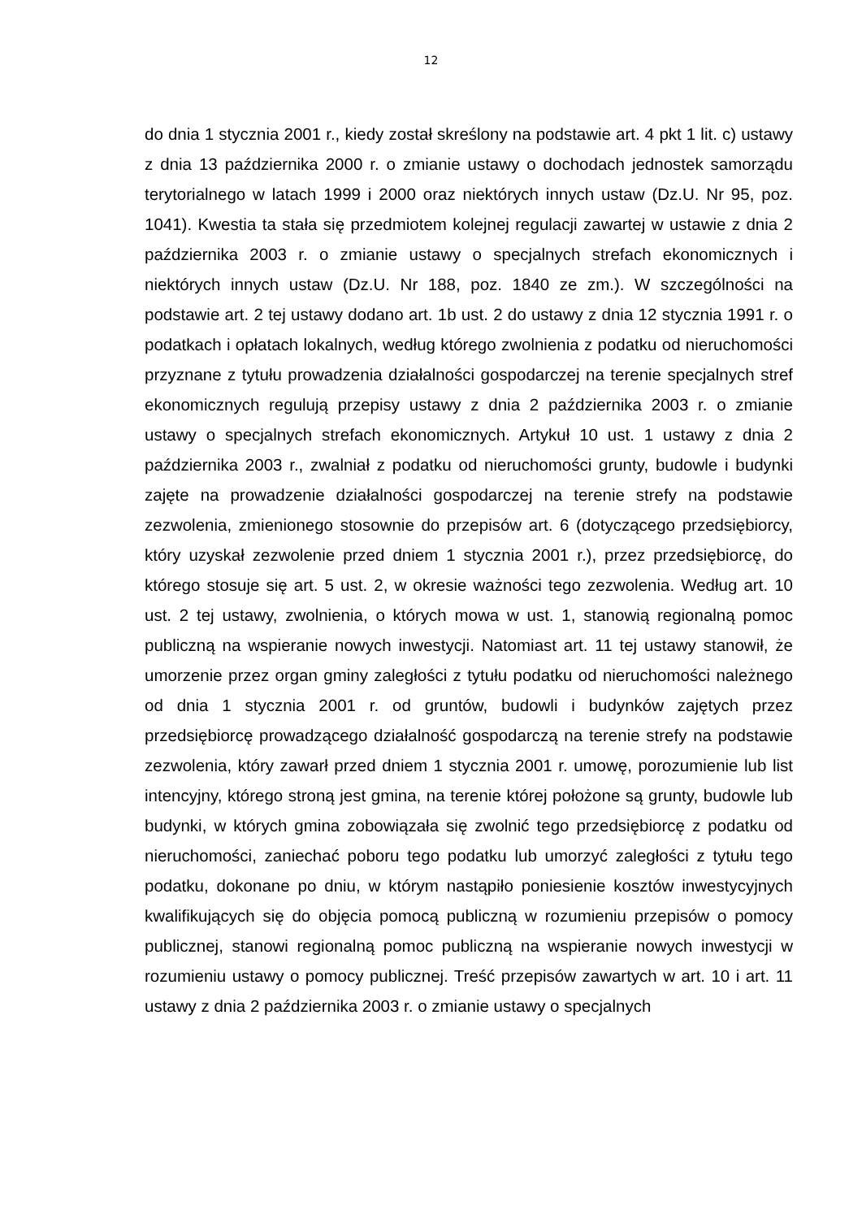12
do dnia 1 stycznia 2001 r., kiedy został skreślony na podstawie art. 4 pkt 1 lit. c) ustawy z dnia 13 października 2000 r. o zmianie ustawy o dochodach jednostek samorządu terytorialnego w latach 1999 i 2000 oraz niektórych innych ustaw (Dz.U. Nr 95, poz. 1041). Kwestia ta stała się przedmiotem kolejnej regulacji zawartej w ustawie z dnia 2 października 2003 r. o zmianie ustawy o specjalnych strefach ekonomicznych i niektórych innych ustaw (Dz.U. Nr 188, poz. 1840 ze zm.). W szczególności na podstawie art. 2 tej ustawy dodano art. 1b ust. 2 do ustawy z dnia 12 stycznia 1991 r. o podatkach i opłatach lokalnych, według którego zwolnienia z podatku od nieruchomości przyznane z tytułu prowadzenia działalności gospodarczej na terenie specjalnych stref ekonomicznych regulują przepisy ustawy z dnia 2 października 2003 r. o zmianie ustawy o specjalnych strefach ekonomicznych. Artykuł 10 ust. 1 ustawy z dnia 2 października 2003 r., zwalniał z podatku od nieruchomości grunty, budowle i budynki zajęte na prowadzenie działalności gospodarczej na terenie strefy na podstawie zezwolenia, zmienionego stosownie do przepisów art. 6 (dotyczącego przedsiębiorcy, który uzyskał zezwolenie przed dniem 1 stycznia 2001 r.), przez przedsiębiorcę, do którego stosuje się art. 5 ust. 2, w okresie ważności tego zezwolenia. Według art. 10 ust. 2 tej ustawy, zwolnienia, o których mowa w ust. 1, stanowią regionalną pomoc publiczną na wspieranie nowych inwestycji. Natomiast art. 11 tej ustawy stanowił, że umorzenie przez organ gminy zaległości z tytułu podatku od nieruchomości należnego od dnia 1 stycznia 2001 r. od gruntów, budowli i budynków zajętych przez przedsiębiorcę prowadzącego działalność gospodarczą na terenie strefy na podstawie zezwolenia, który zawarł przed dniem 1 stycznia 2001 r. umowę, porozumienie lub list intencyjny, którego stroną jest gmina, na terenie której położone są grunty, budowle lub budynki, w których gmina zobowiązała się zwolnić tego przedsiębiorcę z podatku od nieruchomości, zaniechać poboru tego podatku lub umorzyć zaległości z tytułu tego podatku, dokonane po dniu, w którym nastąpiło poniesienie kosztów inwestycyjnych kwalifikujących się do objęcia pomocą publiczną w rozumieniu przepisów o pomocy publicznej, stanowi regionalną pomoc publiczną na wspieranie nowych inwestycji w rozumieniu ustawy o pomocy publicznej. Treść przepisów zawartych w art. 10 i art. 11 ustawy z dnia 2 października 2003 r. o zmianie ustawy o specjalnych